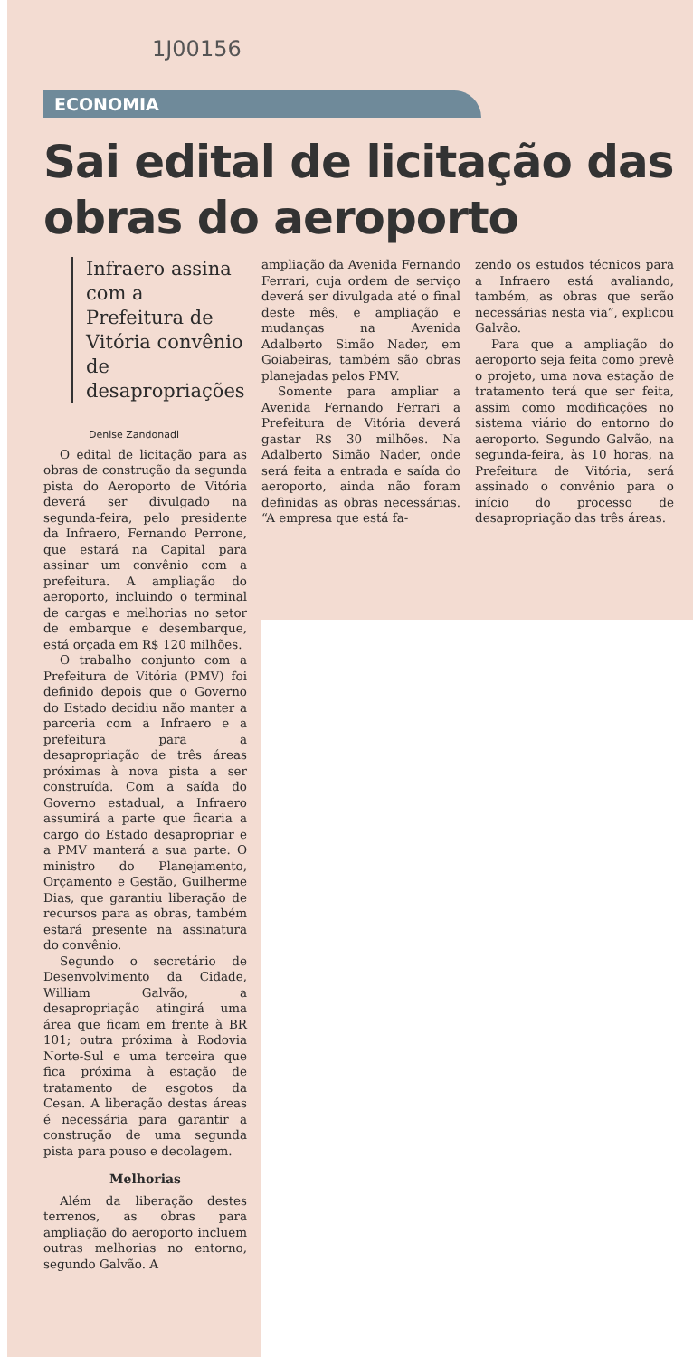1J00156
ECONOMIA
Sai edital de licitação das obras do aeroporto
Infraero assina com a Prefeitura de Vitória convênio de desapropriações
Denise Zandonadi
O edital de licitação para as obras de construção da segunda pista do Aeroporto de Vitória deverá ser divulgado na segunda-feira, pelo presidente da Infraero, Fernando Perrone, que estará na Capital para assinar um convênio com a prefeitura. A ampliação do aeroporto, incluindo o terminal de cargas e melhorias no setor de embarque e desembarque, está orçada em R$ 120 milhões.
O trabalho conjunto com a Prefeitura de Vitória (PMV) foi definido depois que o Governo do Estado decidiu não manter a parceria com a Infraero e a prefeitura para a desapropriação de três áreas próximas à nova pista a ser construída. Com a saída do Governo estadual, a Infraero assumirá a parte que ficaria a cargo do Estado desapropriar e a PMV manterá a sua parte. O ministro do Planejamento, Orçamento e Gestão, Guilherme Dias, que garantiu liberação de recursos para as obras, também estará presente na assinatura do convênio.
Segundo o secretário de Desenvolvimento da Cidade, William Galvão, a desapropriação atingirá uma área que ficam em frente à BR 101; outra próxima à Rodovia Norte-Sul e uma terceira que fica próxima à estação de tratamento de esgotos da Cesan. A liberação destas áreas é necessária para garantir a construção de uma segunda pista para pouso e decolagem.
Melhorias
Além da liberação destes terrenos, as obras para ampliação do aeroporto incluem outras melhorias no entorno, segundo Galvão. A
ampliação da Avenida Fernando Ferrari, cuja ordem de serviço deverá ser divulgada até o final deste mês, e ampliação e mudanças na Avenida Adalberto Simão Nader, em Goiabeiras, também são obras planejadas pelos PMV.
Somente para ampliar a Avenida Fernando Ferrari a Prefeitura de Vitória deverá gastar R$ 30 milhões. Na Adalberto Simão Nader, onde será feita a entrada e saída do aeroporto, ainda não foram definidas as obras necessárias. “A empresa que está fa-
zendo os estudos técnicos para a Infraero está avaliando, também, as obras que serão necessárias nesta via”, explicou Galvão.
Para que a ampliação do aeroporto seja feita como prevê o projeto, uma nova estação de tratamento terá que ser feita, assim como modificações no sistema viário do entorno do aeroporto. Segundo Galvão, na segunda-feira, às 10 horas, na Prefeitura de Vitória, será assinado o convênio para o início do processo de desapropriação das três áreas.